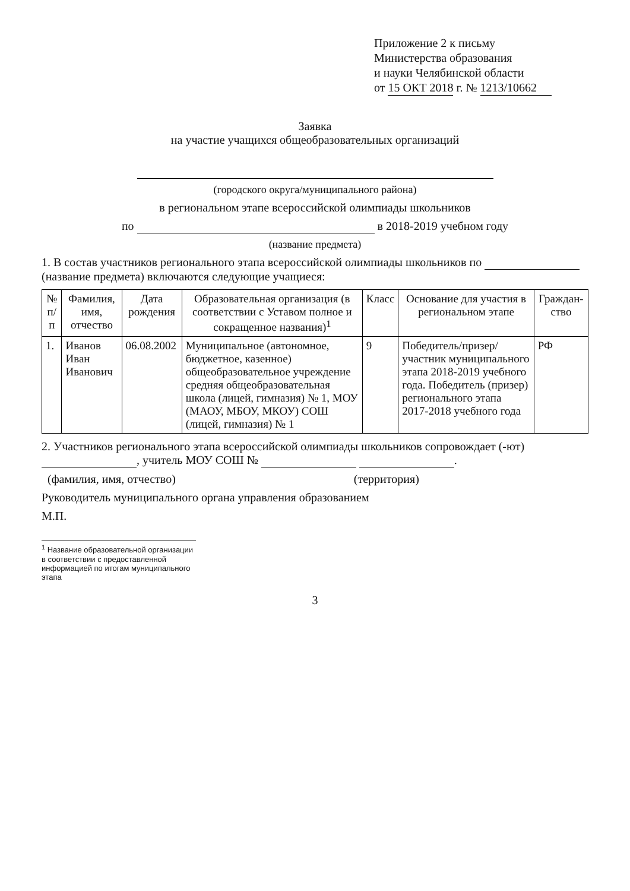Приложение 2 к письму
Министерства образования
и науки Челябинской области
от 15 ОКТ 2018 г. № 1213/10662
Заявка
на участие учащихся общеобразовательных организаций
(городского округа/муниципального района)
в региональном этапе всероссийской олимпиады школьников
по в 2018-2019 учебном году
(название предмета)
1. В состав участников регионального этапа всероссийской олимпиады школьников по
(название предмета) включаются следующие учащиеся:
| № п/п | Фамилия, имя, отчество | Дата рождения | Образовательная организация (в соответствии с Уставом полное и сокращенное названия)<sup>1</sup> | Класс | Основание для участия в региональном этапе | Граждан-ство |
| --- | --- | --- | --- | --- | --- | --- |
| 1. | Иванов Иван Иванович | 06.08.2002 | Муниципальное (автономное, бюджетное, казенное) общеобразовательное учреждение средняя общеобразовательная школа (лицей, гимназия) № 1, МОУ (МАОУ, МБОУ, МКОУ) СОШ (лицей, гимназия) № 1 | 9 | Победитель/призер/участник муниципального этапа 2018-2019 учебного года. Победитель (призер) регионального этапа 2017-2018 учебного года | РФ |
2. Участников регионального этапа всероссийской олимпиады школьников сопровождает (-ют) , учитель МОУ СОШ № .
(фамилия, имя, отчество) (территория)
Руководитель муниципального органа управления образованием
М.П.
<sup>1</sup> Название образовательной организации в соответствии с предоставленной информацией по итогам муниципального этапа
3